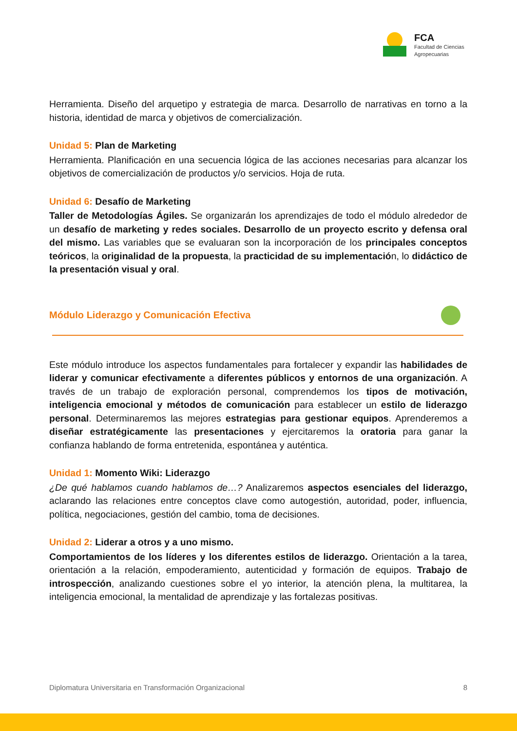FCA
Facultad de Ciencias
Agropecuarias
Herramienta. Diseño del arquetipo y estrategia de marca. Desarrollo de narrativas en torno a la historia, identidad de marca y objetivos de comercialización.
Unidad 5: Plan de Marketing
Herramienta. Planificación en una secuencia lógica de las acciones necesarias para alcanzar los objetivos de comercialización de productos y/o servicios. Hoja de ruta.
Unidad 6: Desafío de Marketing
Taller de Metodologías Ágiles. Se organizarán los aprendizajes de todo el módulo alrededor de un desafío de marketing y redes sociales. Desarrollo de un proyecto escrito y defensa oral del mismo. Las variables que se evaluaran son la incorporación de los principales conceptos teóricos, la originalidad de la propuesta, la practicidad de su implementación, lo didáctico de la presentación visual y oral.
Módulo Liderazgo y Comunicación Efectiva
Este módulo introduce los aspectos fundamentales para fortalecer y expandir las habilidades de liderar y comunicar efectivamente a diferentes públicos y entornos de una organización. A través de un trabajo de exploración personal, comprendemos los tipos de motivación, inteligencia emocional y métodos de comunicación para establecer un estilo de liderazgo personal. Determinaremos las mejores estrategias para gestionar equipos. Aprenderemos a diseñar estratégicamente las presentaciones y ejercitaremos la oratoria para ganar la confianza hablando de forma entretenida, espontánea y auténtica.
Unidad 1: Momento Wiki: Liderazgo
¿De qué hablamos cuando hablamos de…? Analizaremos aspectos esenciales del liderazgo, aclarando las relaciones entre conceptos clave como autogestión, autoridad, poder, influencia, política, negociaciones, gestión del cambio, toma de decisiones.
Unidad 2: Liderar a otros y a uno mismo.
Comportamientos de los líderes y los diferentes estilos de liderazgo. Orientación a la tarea, orientación a la relación, empoderamiento, autenticidad y formación de equipos. Trabajo de introspección, analizando cuestiones sobre el yo interior, la atención plena, la multitarea, la inteligencia emocional, la mentalidad de aprendizaje y las fortalezas positivas.
Diplomatura Universitaria en Transformación Organizacional 8